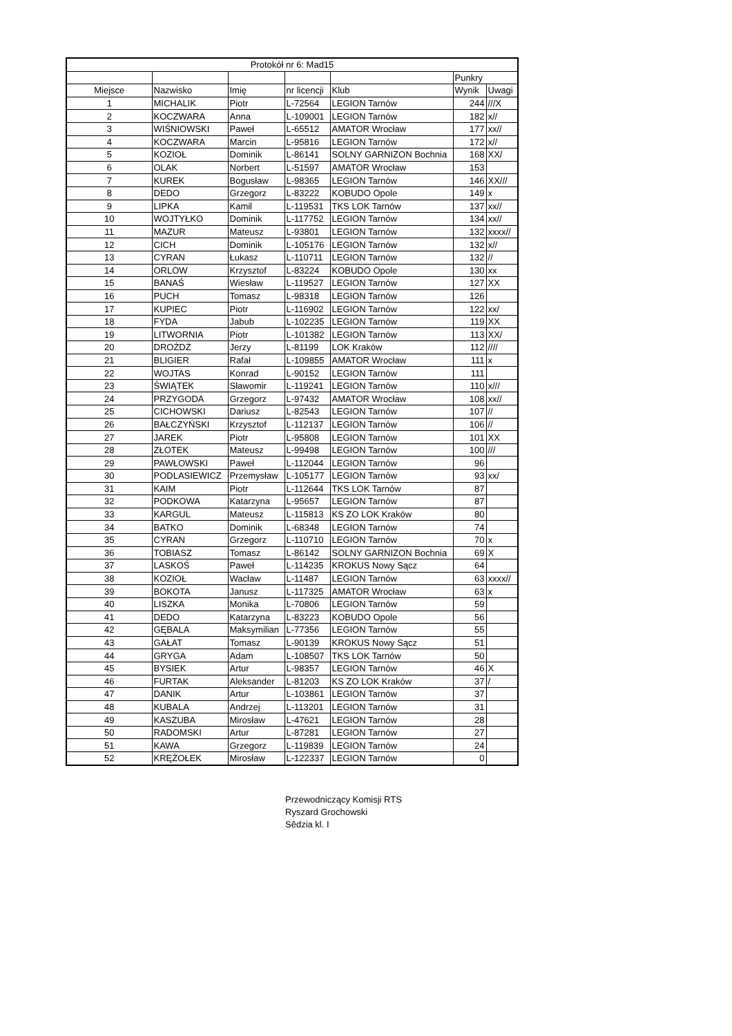| Protokół nr 6: Mad15 | | | | | | |
| --- | --- | --- | --- | --- | --- | --- |
| | | | | | Punkry | |
| Miejsce | Nazwisko | Imię | nr licencji | Klub | Wynik | Uwagi |
| 1 | MICHALIK | Piotr | L-72564 | LEGION Tarnów | 244 | ///X |
| 2 | KOCZWARA | Anna | L-109001 | LEGION Tarnów | 182 | x// |
| 3 | WIŚNIOWSKI | Paweł | L-65512 | AMATOR Wrocław | 177 | xx// |
| 4 | KOCZWARA | Marcin | L-95816 | LEGION Tarnów | 172 | x// |
| 5 | KOZIOŁ | Dominik | L-86141 | SOLNY GARNIZON Bochnia | 168 | XX/ |
| 6 | OLAK | Norbert | L-51597 | AMATOR Wrocław | 153 | |
| 7 | KUREK | Bogusław | L-98365 | LEGION Tarnów | 146 | XX/// |
| 8 | DEDO | Grzegorz | L-83222 | KOBUDO Opole | 149 | x |
| 9 | LIPKA | Kamil | L-119531 | TKS LOK Tarnów | 137 | xx// |
| 10 | WOJTYŁKO | Dominik | L-117752 | LEGION Tarnów | 134 | xx// |
| 11 | MAZUR | Mateusz | L-93801 | LEGION Tarnów | 132 | xxxx// |
| 12 | CICH | Dominik | L-105176 | LEGION Tarnów | 132 | x// |
| 13 | CYRAN | Łukasz | L-110711 | LEGION Tarnów | 132 | // |
| 14 | ORLOW | Krzysztof | L-83224 | KOBUDO Opole | 130 | xx |
| 15 | BANAŚ | Wiesław | L-119527 | LEGION Tarnów | 127 | XX |
| 16 | PUCH | Tomasz | L-98318 | LEGION Tarnów | 126 | |
| 17 | KUPIEC | Piotr | L-116902 | LEGION Tarnów | 122 | xx/ |
| 18 | FYDA | Jabub | L-102235 | LEGION Tarnów | 119 | XX |
| 19 | LITWORNIA | Piotr | L-101382 | LEGION Tarnów | 113 | XX/ |
| 20 | DROŻDŻ | Jerzy | L-81199 | LOK Kraków | 112 | //// |
| 21 | BLIGIER | Rafał | L-109855 | AMATOR Wrocław | 111 | x |
| 22 | WOJTAS | Konrad | L-90152 | LEGION Tarnów | 111 | |
| 23 | ŚWIĄTEK | Sławomir | L-119241 | LEGION Tarnów | 110 | x/// |
| 24 | PRZYGODA | Grzegorz | L-97432 | AMATOR Wrocław | 108 | xx// |
| 25 | CICHOWSKI | Dariusz | L-82543 | LEGION Tarnów | 107 | // |
| 26 | BAŁCZYŃSKI | Krzysztof | L-112137 | LEGION Tarnów | 106 | // |
| 27 | JAREK | Piotr | L-95808 | LEGION Tarnów | 101 | XX |
| 28 | ZŁOTEK | Mateusz | L-99498 | LEGION Tarnów | 100 | /// |
| 29 | PAWŁOWSKI | Paweł | L-112044 | LEGION Tarnów | 96 | |
| 30 | PODLASIEWICZ | Przemysław | L-105177 | LEGION Tarnów | 93 | xx/ |
| 31 | KAIM | Piotr | L-112644 | TKS LOK Tarnów | 87 | |
| 32 | PODKOWA | Katarzyna | L-95657 | LEGION Tarnów | 87 | |
| 33 | KARGUL | Mateusz | L-115813 | KS ZO LOK Kraków | 80 | |
| 34 | BATKO | Dominik | L-68348 | LEGION Tarnów | 74 | |
| 35 | CYRAN | Grzegorz | L-110710 | LEGION Tarnów | 70 | x |
| 36 | TOBIASZ | Tomasz | L-86142 | SOLNY GARNIZON Bochnia | 69 | X |
| 37 | LASKOŚ | Paweł | L-114235 | KROKUS Nowy Sącz | 64 | |
| 38 | KOZIOŁ | Wacław | L-11487 | LEGION Tarnów | 63 | xxxx// |
| 39 | BOKOTA | Janusz | L-117325 | AMATOR Wrocław | 63 | x |
| 40 | LISZKA | Monika | L-70806 | LEGION Tarnów | 59 | |
| 41 | DEDO | Katarzyna | L-83223 | KOBUDO Opole | 56 | |
| 42 | GĘBALA | Maksymilian | L-77356 | LEGION Tarnów | 55 | |
| 43 | GAŁAT | Tomasz | L-90139 | KROKUS Nowy Sącz | 51 | |
| 44 | GRYGA | Adam | L-108507 | TKS LOK Tarnów | 50 | |
| 45 | BYSIEK | Artur | L-98357 | LEGION Tarnów | 46 | X |
| 46 | FURTAK | Aleksander | L-81203 | KS ZO LOK Kraków | 37 | / |
| 47 | DANIK | Artur | L-103861 | LEGION Tarnów | 37 | |
| 48 | KUBALA | Andrzej | L-113201 | LEGION Tarnów | 31 | |
| 49 | KASZUBA | Mirosław | L-47621 | LEGION Tarnów | 28 | |
| 50 | RADOMSKI | Artur | L-87281 | LEGION Tarnów | 27 | |
| 51 | KAWA | Grzegorz | L-119839 | LEGION Tarnów | 24 | |
| 52 | KRĘŻOŁEK | Mirosław | L-122337 | LEGION Tarnów | 0 | |
Przewodniczący Komisji RTS
Ryszard Grochowski
Sêdzia kl. I